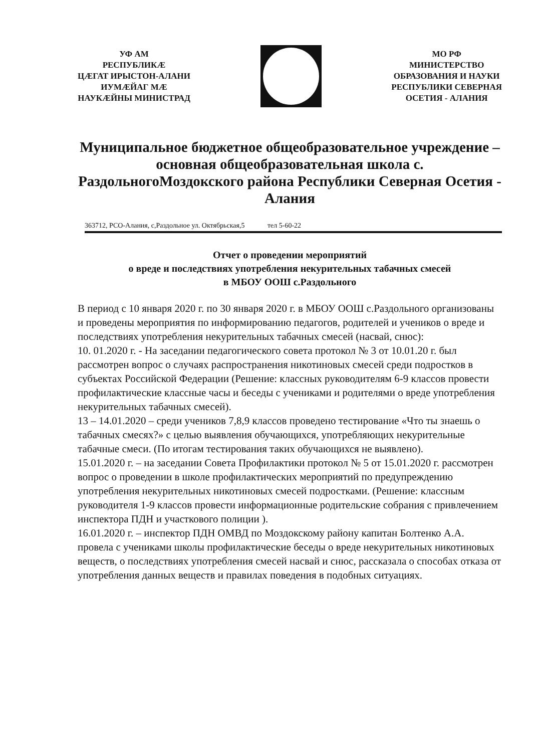УФ АМ
РЕСПУБЛИКÆ
ЦÆГАТ ИРЫСТОН-АЛАНИ
ИУМÆЙАГ МÆ
НАУКÆЙНЫ МИНИСТРАД
МО РФ
МИНИСТЕРСТВО
ОБРАЗОВАНИЯ И НАУКИ
РЕСПУБЛИКИ СЕВЕРНАЯ
ОСЕТИЯ - АЛАНИЯ
Муниципальное бюджетное общеобразовательное учреждение – основная общеобразовательная школа с. РаздольногоМоздокского района Республики Северная Осетия - Алания
363712, РСО-Алания, с,Раздольное ул. Октябрьская,5 тел 5-60-22
Отчет о проведении мероприятий
о вреде и последствиях употребления некурительных табачных смесей
в МБОУ ООШ с.Раздольного
В период с 10 января 2020 г. по 30 января 2020 г. в МБОУ ООШ с.Раздольного организованы и проведены мероприятия по информированию педагогов, родителей и учеников о вреде и последствиях употребления некурительных табачных смесей (насвай, снюс):
10. 01.2020 г. - На заседании педагогического совета протокол № 3 от 10.01.20 г. был рассмотрен вопрос о случаях распространения никотиновых смесей среди подростков в субъектах Российской Федерации (Решение: классных руководителям 6-9 классов провести профилактические классные часы и беседы с учениками и родителями о вреде употребления некурительных табачных смесей).
13 – 14.01.2020 – среди учеников 7,8,9 классов проведено тестирование «Что ты знаешь о табачных смесях?» с целью выявления обучающихся, употребляющих некурительные табачные смеси. (По итогам тестирования таких обучающихся не выявлено).
15.01.2020 г. – на заседании Совета Профилактики протокол № 5 от 15.01.2020 г. рассмотрен вопрос о проведении в школе профилактических мероприятий по предупреждению употребления некурительных никотиновых смесей подростками. (Решение: классным руководителя 1-9 классов провести информационные родительские собрания с привлечением инспектора ПДН и участкового полиции ).
16.01.2020 г. – инспектор ПДН ОМВД по Моздокскому району капитан Болтенко А.А. провела с учениками школы профилактические беседы о вреде некурительных никотиновых веществ, о последствиях употребления смесей насвай и снюс, рассказала о способах отказа от употребления данных веществ и правилах поведения в подобных ситуациях.